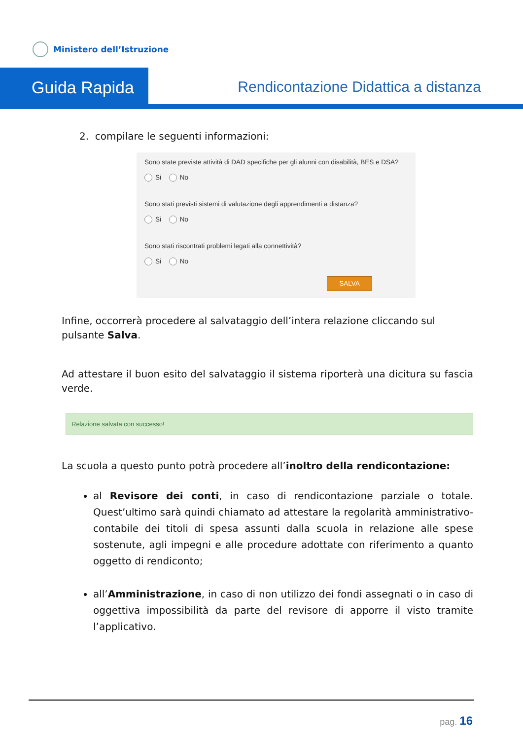Ministero dell’Istruzione
Guida Rapida
Rendicontazione Didattica a distanza
2. compilare le seguenti informazioni:
Sono state previste attività di DAD specifiche per gli alunni con disabilità, BES e DSA?
Si No
Sono stati previsti sistemi di valutazione degli apprendimenti a distanza?
Si No
Sono stati riscontrati problemi legati alla connettività?
Si No
SALVA
Infine, occorrerà procedere al salvataggio dell’intera relazione cliccando sul pulsante Salva.
Ad attestare il buon esito del salvataggio il sistema riporterà una dicitura su fascia verde.
Relazione salvata con successo!
La scuola a questo punto potrà procedere all’inoltro della rendicontazione:
al Revisore dei conti, in caso di rendicontazione parziale o totale. Quest’ultimo sarà quindi chiamato ad attestare la regolarità amministrativo-contabile dei titoli di spesa assunti dalla scuola in relazione alle spese sostenute, agli impegni e alle procedure adottate con riferimento a quanto oggetto di rendiconto;
all’Amministrazione, in caso di non utilizzo dei fondi assegnati o in caso di oggettiva impossibilità da parte del revisore di apporre il visto tramite l’applicativo.
pag. 16